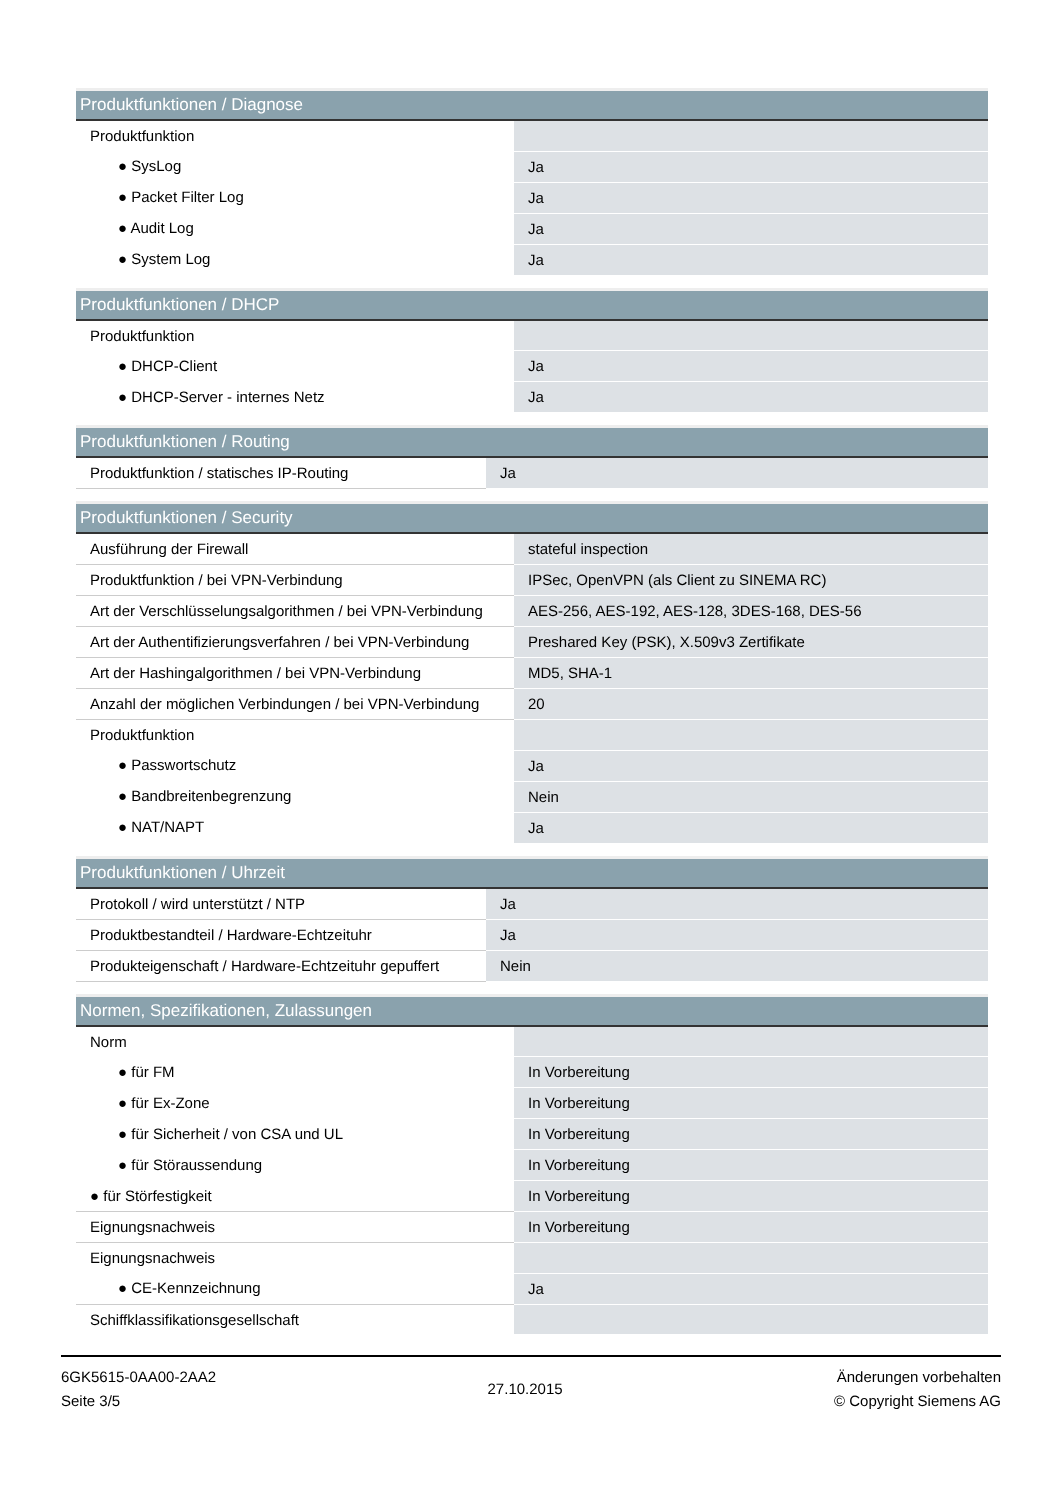| Produktfunktionen / Diagnose | |
| --- | --- |
| Produktfunktion | |
| ● SysLog | Ja |
| ● Packet Filter Log | Ja |
| ● Audit Log | Ja |
| ● System Log | Ja |
| Produktfunktionen / DHCP | |
| --- | --- |
| Produktfunktion | |
| ● DHCP-Client | Ja |
| ● DHCP-Server - internes Netz | Ja |
| Produktfunktionen / Routing | |
| --- | --- |
| Produktfunktion / statisches IP-Routing | Ja |
| Produktfunktionen / Security | |
| --- | --- |
| Ausführung der Firewall | stateful inspection |
| Produktfunktion / bei VPN-Verbindung | IPSec, OpenVPN (als Client zu SINEMA RC) |
| Art der Verschlüsselungsalgorithmen / bei VPN-Verbindung | AES-256, AES-192, AES-128, 3DES-168, DES-56 |
| Art der Authentifizierungsverfahren / bei VPN-Verbindung | Preshared Key (PSK), X.509v3 Zertifikate |
| Art der Hashingalgorithmen / bei VPN-Verbindung | MD5, SHA-1 |
| Anzahl der möglichen Verbindungen / bei VPN-Verbindung | 20 |
| Produktfunktion | |
| ● Passwortschutz | Ja |
| ● Bandbreitenbegrenzung | Nein |
| ● NAT/NAPT | Ja |
| Produktfunktionen / Uhrzeit | |
| --- | --- |
| Protokoll / wird unterstützt / NTP | Ja |
| Produktbestandteil / Hardware-Echtzeituhr | Ja |
| Produkteigenschaft / Hardware-Echtzeituhr gepuffert | Nein |
| Normen, Spezifikationen, Zulassungen | |
| --- | --- |
| Norm | |
| ● für FM | In Vorbereitung |
| ● für Ex-Zone | In Vorbereitung |
| ● für Sicherheit / von CSA und UL | In Vorbereitung |
| ● für Störaussendung | In Vorbereitung |
| ● für Störfestigkeit | In Vorbereitung |
| Eignungsnachweis | In Vorbereitung |
| Eignungsnachweis | |
| ● CE-Kennzeichnung | Ja |
| Schiffklassifikationsgesellschaft | |
6GK5615-0AA00-2AA2
Seite 3/5
27.10.2015
Änderungen vorbehalten
© Copyright Siemens AG